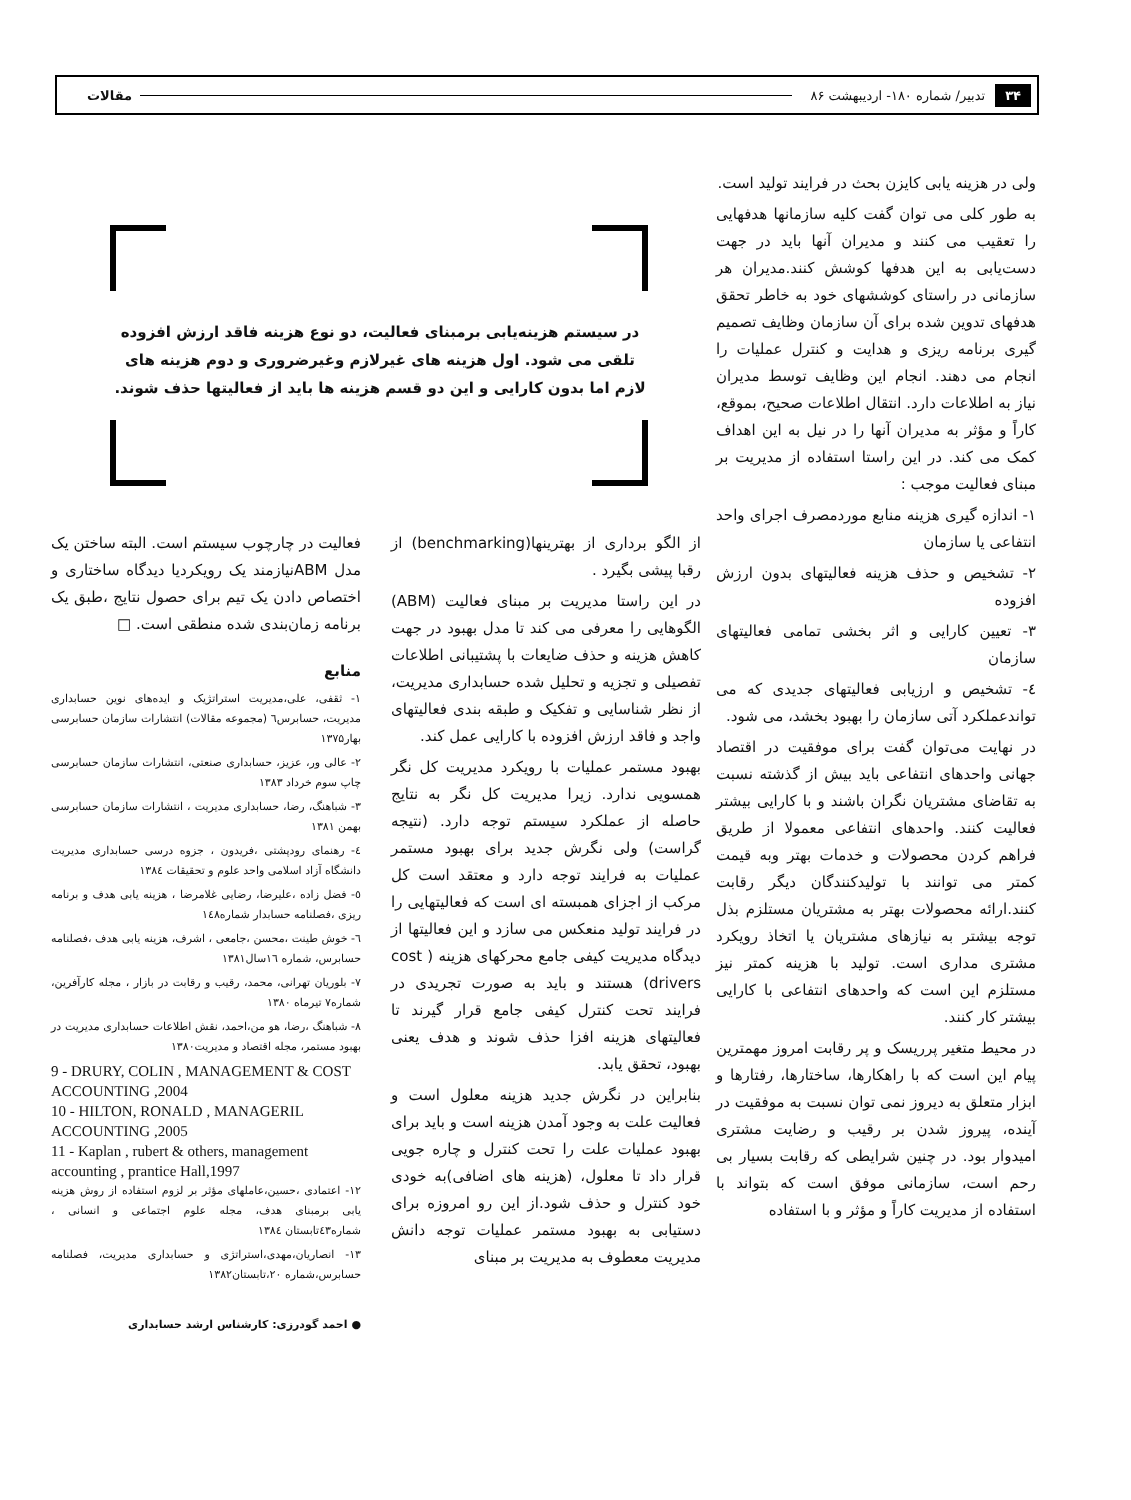۳۴ تدبیر/ شماره ۱۸۰- اردیبهشت ۸۶ مقالات
ولی در هزینه یابی کایزن بحث در فرایند تولید است.
به طور کلی می توان گفت کلیه سازمانها هدفهایی را تعقیب می کنند و مدیران آنها باید در جهت دست‌یابی به این هدفها کوشش کنند.مدیران هر سازمانی در راستای کوششهای خود به خاطر تحقق هدفهای تدوین شده برای آن سازمان وظایف تصمیم گیری برنامه ریزی و هدایت و کنترل عملیات را انجام می دهند. انجام این وظایف توسط مدیران نیاز به اطلاعات دارد. انتقال اطلاعات صحیح، بموقع، کاراً و مؤثر به مدیران آنها را در نیل به این اهداف کمک می کند. در این راستا استفاده از مدیریت بر مبنای فعالیت موجب :
۱- اندازه گیری هزینه منابع موردمصرف اجرای واحد انتفاعی یا سازمان
۲- تشخیص و حذف هزینه فعالیتهای بدون ارزش افزوده
۳- تعیین کارایی و اثر بخشی تمامی فعالیتهای سازمان
٤- تشخیص و ارزیابی فعالیتهای جدیدی که می تواندعملکرد آتی سازمان را بهبود بخشد، می شود.
در نهایت می‌توان گفت برای موفقیت در اقتصاد جهانی واحدهای انتفاعی باید بیش از گذشته نسبت به تقاضای مشتریان نگران باشند و با کارایی بیشتر فعالیت کنند. واحدهای انتفاعی معمولا از طریق فراهم کردن محصولات و خدمات بهتر وبه قیمت کمتر می توانند با تولیدکنندگان دیگر رقابت کنند.ارائه محصولات بهتر به مشتریان مستلزم بذل توجه بیشتر به نیازهای مشتریان یا اتخاذ رویکرد مشتری مداری است. تولید با هزینه کمتر نیز مستلزم این است که واحدهای انتفاعی با کارایی بیشتر کار کنند.
در محیط متغیر پرریسک و پر رقابت امروز مهمترین پیام این است که با راهکارها، ساختارها، رفتارها و ابزار متعلق به دیروز نمی توان نسبت به موفقیت در آینده، پیروز شدن بر رقیب و رضایت مشتری امیدوار بود. در چنین شرایطی که رقابت بسیار بی رحم است، سازمانی موفق است که بتواند با استفاده از مدیریت کاراً و مؤثر و با استفاده
در سیستم هزینه‌یابی برمبنای فعالیت، دو نوع هزینه فاقد ارزش افزوده تلقی می شود. اول هزینه های غیرلازم وغیرضروری و دوم هزینه های لازم اما بدون کارایی و این دو قسم هزینه ها باید از فعالیتها حذف شوند.
از الگو برداری از بهترینها(benchmarking) از رقبا پیشی بگیرد .
در این راستا مدیریت بر مبنای فعالیت (ABM) الگوهایی را معرفی می کند تا مدل بهبود در جهت کاهش هزینه و حذف ضایعات با پشتیبانی اطلاعات تفصیلی و تجزیه و تحلیل شده حسابداری مدیریت، از نظر شناسایی و تفکیک و طبقه بندی فعالیتهای واجد و فاقد ارزش افزوده با کارایی عمل کند.
بهبود مستمر عملیات با رویکرد مدیریت کل نگر همسویی ندارد. زیرا مدیریت کل نگر به نتایج حاصله از عملکرد سیستم توجه دارد. (نتیجه گراست) ولی نگرش جدید برای بهبود مستمر عملیات به فرایند توجه دارد و معتقد است کل مرکب از اجزای همبسته ای است که فعالیتهایی را در فرایند تولید منعکس می سازد و این فعالیتها از دیدگاه مدیریت کیفی جامع محرکهای هزینه ( cost drivers) هستند و باید به صورت تجریدی در فرایند تحت کنترل کیفی جامع قرار گیرند تا فعالیتهای هزینه افزا حذف شوند و هدف یعنی بهبود، تحقق یابد.
بنابراین در نگرش جدید هزینه معلول است و فعالیت علت به وجود آمدن هزینه است و باید برای بهبود عملیات علت را تحت کنترل و چاره جویی قرار داد تا معلول، (هزینه های اضافی)به خودی خود کنترل و حذف شود.از این رو امروزه برای دستیابی به بهبود مستمر عملیات توجه دانش مدیریت معطوف به مدیریت بر مبنای
فعالیت در چارچوب سیستم است. البته ساختن یک مدل ABMنیازمند یک رویکردیا دیدگاه ساختاری و اختصاص دادن یک تیم برای حصول نتایج ،طبق یک برنامه زمان‌بندی شده منطقی است. □
منابع
۱- ثقفی، علی،مدیریت استراتژیک و ایده‌های نوین حسابداری مدیریت، حسابرس٦ (مجموعه مقالات) انتشارات سازمان حسابرسی بهار۱۳۷۵
۲- عالی ور، عزیز، حسابداری صنعتی، انتشارات سازمان حسابرسی چاپ سوم خرداد ۱۳۸۳
۳- شباهنگ، رضا، حسابداری مدیریت ، انتشارات سازمان حسابرسی بهمن ۱۳۸۱
٤- رهنمای رودپشتی ،فریدون ، جزوه درسی حسابداری مدیریت دانشگاه آزاد اسلامی واحد علوم و تحقیقات ۱۳۸٤
٥- فضل زاده ،علیرضا، رضایی غلامرضا ، هزینه یابی هدف و برنامه ریزی ،فصلنامه حسابدار شماره۱٤۸
٦- خوش طینت ،محسن ،جامعی ، اشرف، هزینه یابی هدف ،فصلنامه حسابرس، شماره ۱٦سال۱۳۸۱
۷- بلوریان تهرانی، محمد، رقیب و رقابت در بازار ، مجله کارآفرین، شماره۷ تیرماه ۱۳۸۰
۸- شباهنگ ،رضا، هو من،احمد، نقش اطلاعات حسابداری مدیریت در بهبود مستمر، مجله اقتصاد و مدیریت۱۳۸۰
9 - DRURY, COLIN , MANAGEMENT & COST ACCOUNTING ,2004
10 - HILTON, RONALD , MANAGERIL ACCOUNTING ,2005
11 - Kaplan , rubert & others, management accounting , prantice Hall,1997
۱۲- اعتمادی ،حسین،عاملهای مؤثر بر لزوم استفاده از روش هزینه یابی برمبنای هدف، مجله علوم اجتماعی و انسانی ، شماره٤۳تابستان ۱۳۸٤
۱۳- انصاریان،مهدی،استراتژی و حسابداری مدیریت، فصلنامه حسابرس،شماره ۲۰،تابستان۱۳۸۲
● احمد گودرزی: کارشناس ارشد حسابداری